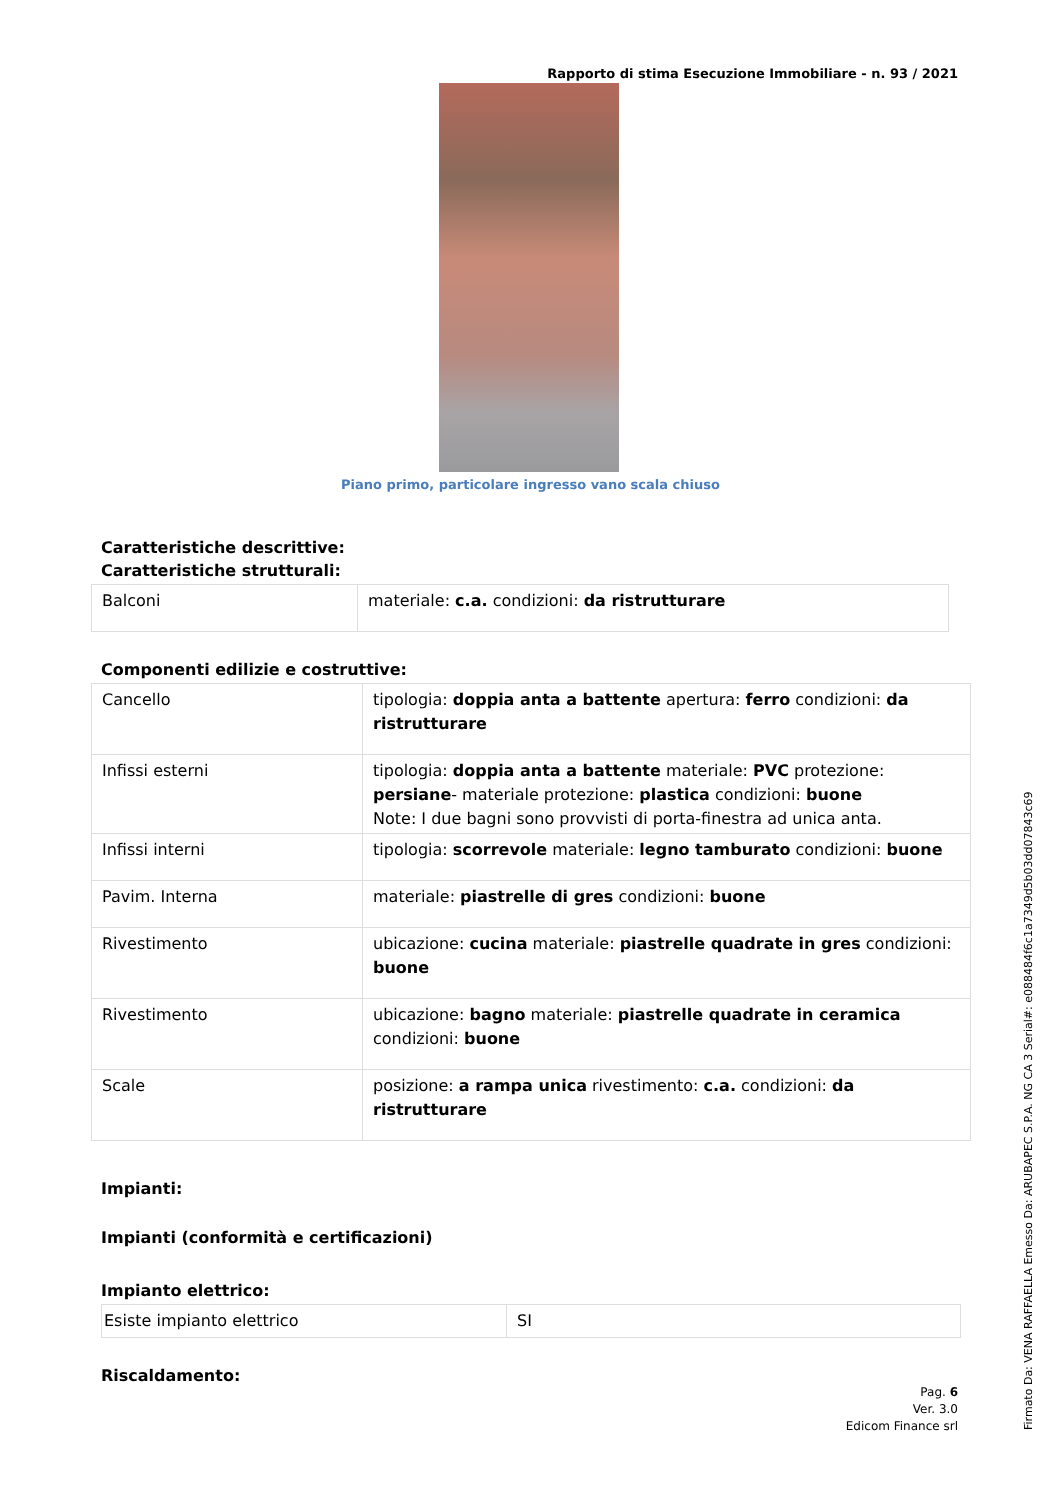Rapporto di stima Esecuzione Immobiliare - n. 93 / 2021
Piano primo, particolare ingresso vano scala chiuso
Caratteristiche descrittive:
Caratteristiche strutturali:
| Balconi | materiale: c.a. condizioni: da ristrutturare |
Componenti edilizie e costruttive:
| Cancello | tipologia: doppia anta a battente apertura: ferro condizioni: da ristrutturare |
| Infissi esterni | tipologia: doppia anta a battente materiale: PVC protezione: persiane - materiale protezione: plastica condizioni: buone Note: I due bagni sono provvisti di porta-finestra ad unica anta. |
| Infissi interni | tipologia: scorrevole materiale: legno tamburato condizioni: buone |
| Pavim. Interna | materiale: piastrelle di gres condizioni: buone |
| Rivestimento | ubicazione: cucina materiale: piastrelle quadrate in gres condizioni: buone |
| Rivestimento | ubicazione: bagno materiale: piastrelle quadrate in ceramica condizioni: buone |
| Scale | posizione: a rampa unica rivestimento: c.a. condizioni: da ristrutturare |
Impianti:
Impianti (conformità e certificazioni)
Impianto elettrico:
| Esiste impianto elettrico | SI |
Riscaldamento:
Pag. 6
Ver. 3.0
Edicom Finance srl
Firmato Da: VENA RAFFAELLA Emesso Da: ARUBAPEC S.P.A. NG CA 3 Serial#: e088484f6c1a7349d5b03dd07843c69